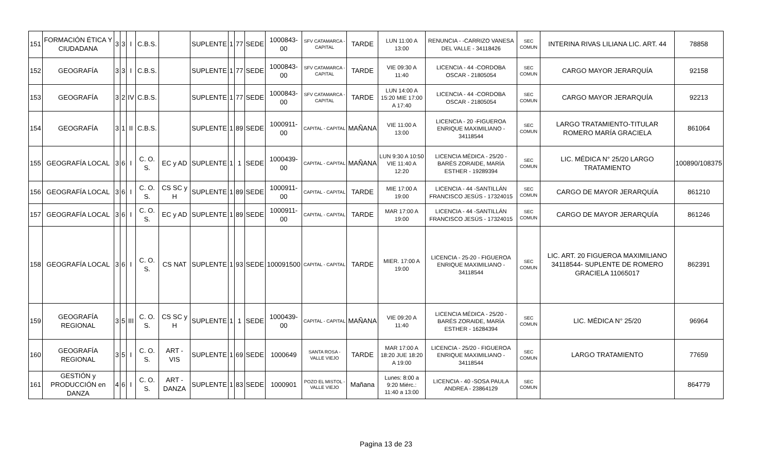| 151 | FORMACIÓN ÉTICA Y CIUDADANA | 3 | 3 | I | C.B.S. | | SUPLENTE | 1 | 77 | SEDE | 1000843-00 | SFV CATAMARCA - CAPITAL | TARDE | LUN 11:00 A 13:00 | RENUNCIA - -CARRIZO VANESA DEL VALLE - 34118426 | SEC COMUN | INTERINA RIVAS LILIANA LIC. ART. 44 | 78858 |
| 152 | GEOGRAFÍA | 3 | 3 | I | C.B.S. | | SUPLENTE | 1 | 77 | SEDE | 1000843-00 | SFV CATAMARCA - CAPITAL | TARDE | VIE 09:30 A 11:40 | LICENCIA - 44 -CORDOBA OSCAR - 21805054 | SEC COMUN | CARGO MAYOR JERARQUÍA | 92158 |
| 153 | GEOGRAFÍA | 3 | 2 | IV | C.B.S. | | SUPLENTE | 1 | 77 | SEDE | 1000843-00 | SFV CATAMARCA - CAPITAL | TARDE | LUN 14:00 A 15:20 MIE 17:00 A 17:40 | LICENCIA - 44 -CORDOBA OSCAR - 21805054 | SEC COMUN | CARGO MAYOR JERARQUÍA | 92213 |
| 154 | GEOGRAFÍA | 3 | 1 | II | C.B.S. | | SUPLENTE | 1 | 89 | SEDE | 1000911-00 | CAPITAL - CAPITAL | MAÑANA | VIE 11:00 A 13:00 | LICENCIA - 20 -FIGUEROA ENRIQUE MAXIMILIANO - 34118544 | SEC COMUN | LARGO TRATAMIENTO-TITULAR ROMERO MARÍA GRACIELA | 861064 |
| 155 | GEOGRAFÍA LOCAL | 3 | 6 | I | C. O. S. | EC y AD | SUPLENTE | 1 | 1 | SEDE | 1000439-00 | CAPITAL - CAPITAL | MAÑANA | LUN 9:30 A 10:50 VIE 11:40 A 12:20 | LICENCIA MÉDICA - 25/20 - BARÉS ZORAIDE, MARÍA ESTHER - 19289394 | SEC COMUN | LIC. MÉDICA N° 25/20 LARGO TRATAMIENTO | 100890/108375 |
| 156 | GEOGRAFÍA LOCAL | 3 | 6 | I | C. O. S. | CS SC y H | SUPLENTE | 1 | 89 | SEDE | 1000911-00 | CAPITAL - CAPITAL | TARDE | MIE 17:00 A 19:00 | LICENCIA - 44 -SANTILLÁN FRANCISCO JESÚS - 17324015 | SEC COMUN | CARGO DE MAYOR JERARQUÍA | 861210 |
| 157 | GEOGRAFÍA LOCAL | 3 | 6 | I | C. O. S. | EC y AD | SUPLENTE | 1 | 89 | SEDE | 1000911-00 | CAPITAL - CAPITAL | TARDE | MAR 17:00 A 19:00 | LICENCIA - 44 -SANTILLÁN FRANCISCO JESÚS - 17324015 | SEC COMUN | CARGO DE MAYOR JERARQUÍA | 861246 |
| 158 | GEOGRAFÍA LOCAL | 3 | 6 | I | C. O. S. | CS NAT | SUPLENTE | 1 | 93 | SEDE | 100091500 | CAPITAL - CAPITAL | TARDE | MIER. 17:00 A 19:00 | LICENCIA - 25-20 - FIGUEROA ENRIQUE MAXIMILIANO - 34118544 | SEC COMUN | LIC. ART. 20 FIGUEROA MAXIMILIANO 34118544- SUPLENTE DE ROMERO GRACIELA 11065017 | 862391 |
| 159 | GEOGRAFÍA REGIONAL | 3 | 5 | III | C. O. S. | CS SC y H | SUPLENTE | 1 | 1 | SEDE | 1000439-00 | CAPITAL - CAPITAL | MAÑANA | VIE 09:20 A 11:40 | LICENCIA MÉDICA - 25/20 - BARÉS ZORAIDE, MARÍA ESTHER - 16284394 | SEC COMUN | LIC. MÉDICA N° 25/20 | 96964 |
| 160 | GEOGRAFÍA REGIONAL | 3 | 5 | I | C. O. S. | ART - VIS | SUPLENTE | 1 | 69 | SEDE | 1000649 | SANTA ROSA - VALLE VIEJO | TARDE | MAR 17:00 A 18:20 JUE 18:20 A 19:00 | LICENCIA - 25/20 - FIGUEROA ENRIQUE MAXIMILIANO - 34118544 | SEC COMUN | LARGO TRATAMIENTO | 77659 |
| 161 | GESTIÓN y PRODUCCIÓN en DANZA | 4 | 6 | I | C. O. S. | ART - DANZA | SUPLENTE | 1 | 83 | SEDE | 1000901 | POZO EL MISTOL - VALLE VIEJO | Mañana | Lunes: 8:00 a 9:20 Miérc.: 11:40 a 13:00 | LICENCIA - 40 -SOSA PAULA ANDREA - 23864129 | SEC COMUN | | 864779 |
Pagina 13 de 23